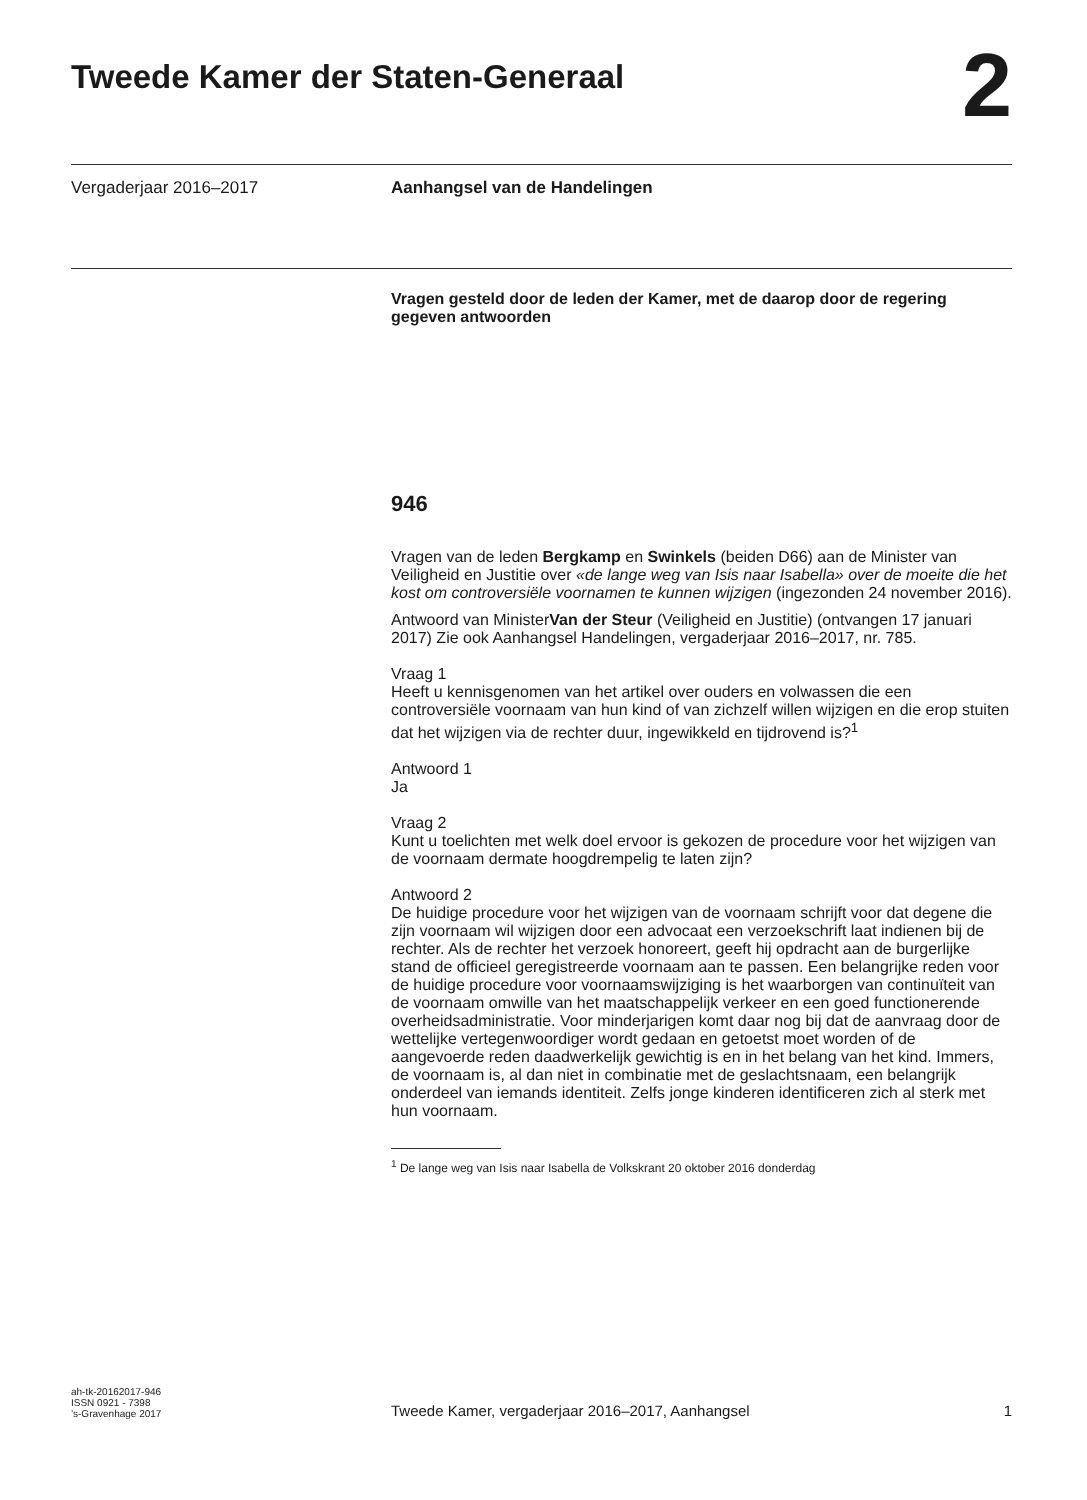Tweede Kamer der Staten-Generaal
2
Vergaderjaar 2016–2017 Aanhangsel van de Handelingen
Vragen gesteld door de leden der Kamer, met de daarop door de regering gegeven antwoorden
946
Vragen van de leden Bergkamp en Swinkels (beiden D66) aan de Minister van Veiligheid en Justitie over «de lange weg van Isis naar Isabella» over de moeite die het kost om controversiële voornamen te kunnen wijzigen (ingezonden 24 november 2016).
Antwoord van MinisterVan der Steur (Veiligheid en Justitie) (ontvangen 17 januari 2017) Zie ook Aanhangsel Handelingen, vergaderjaar 2016–2017, nr. 785.
Vraag 1
Heeft u kennisgenomen van het artikel over ouders en volwassen die een controversiële voornaam van hun kind of van zichzelf willen wijzigen en die erop stuiten dat het wijzigen via de rechter duur, ingewikkeld en tijdrovend is?<sup>1</sup>
Antwoord 1
Ja
Vraag 2
Kunt u toelichten met welk doel ervoor is gekozen de procedure voor het wijzigen van de voornaam dermate hoogdrempelig te laten zijn?
Antwoord 2
De huidige procedure voor het wijzigen van de voornaam schrijft voor dat degene die zijn voornaam wil wijzigen door een advocaat een verzoekschrift laat indienen bij de rechter. Als de rechter het verzoek honoreert, geeft hij opdracht aan de burgerlijke stand de officieel geregistreerde voornaam aan te passen. Een belangrijke reden voor de huidige procedure voor voornaamswijziging is het waarborgen van continuïteit van de voornaam omwille van het maatschappelijk verkeer en een goed functionerende overheidsadministratie. Voor minderjarigen komt daar nog bij dat de aanvraag door de wettelijke vertegenwoordiger wordt gedaan en getoetst moet worden of de aangevoerde reden daadwerkelijk gewichtig is en in het belang van het kind. Immers, de voornaam is, al dan niet in combinatie met de geslachtsnaam, een belangrijk onderdeel van iemands identiteit. Zelfs jonge kinderen identificeren zich al sterk met hun voornaam.
<sup>1</sup> De lange weg van Isis naar Isabella de Volkskrant 20 oktober 2016 donderdag
ah-tk-20162017-946
ISSN 0921 - 7398
’s-Gravenhage 2017
Tweede Kamer, vergaderjaar 2016–2017, Aanhangsel
1